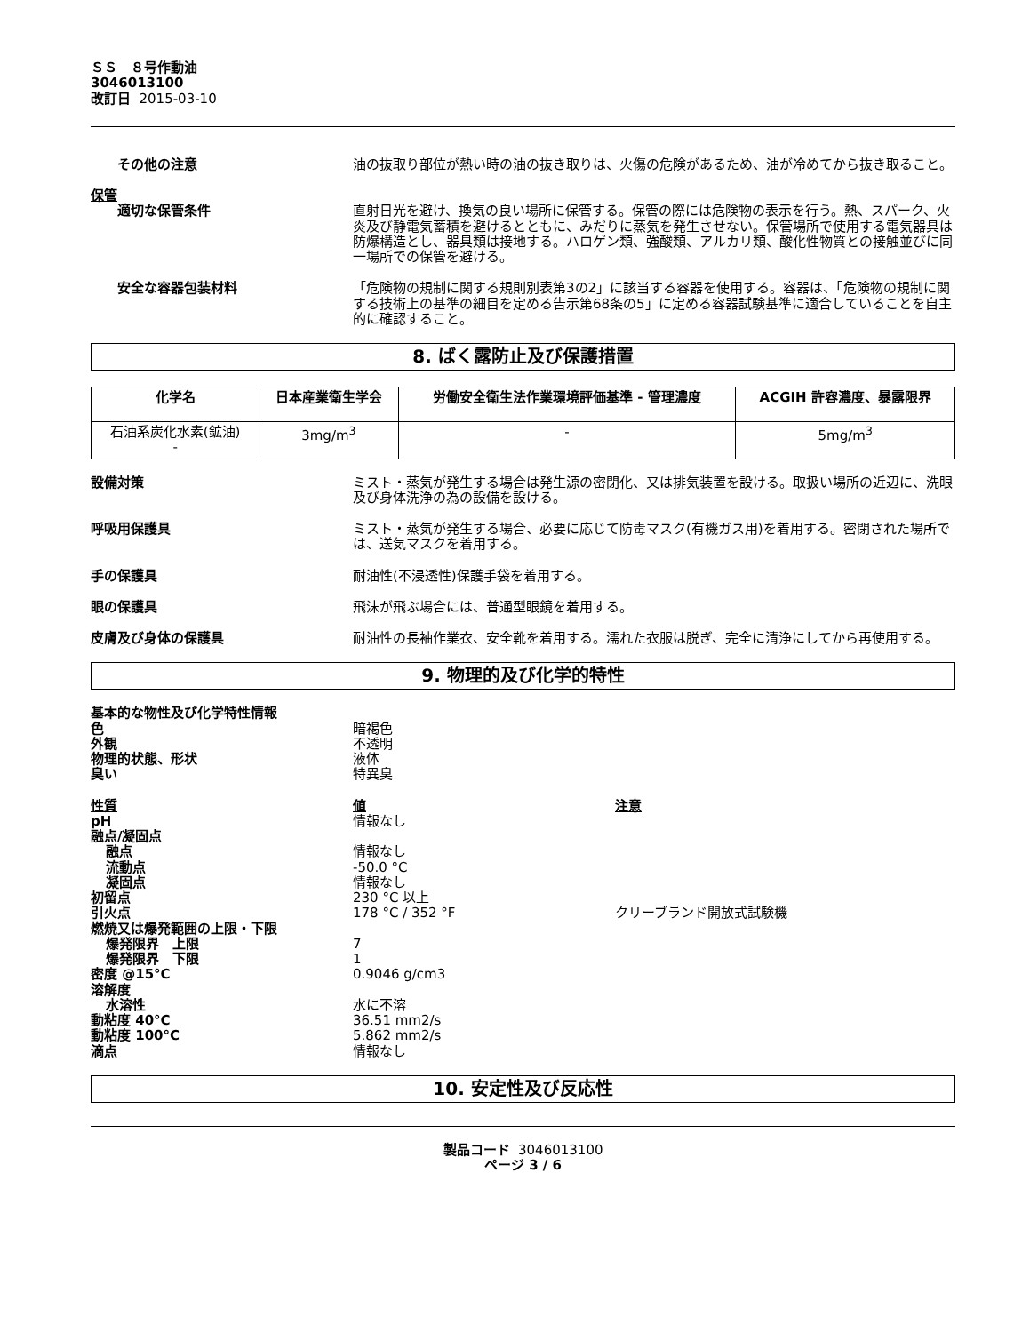ＳＳ　８号作動油
3046013100
改訂日 2015-03-10
その他の注意 油の抜取り部位が熱い時の油の抜き取りは、火傷の危険があるため、油が冷めてから抜き取ること。
保管
適切な保管条件 直射日光を避け、換気の良い場所に保管する。保管の際には危険物の表示を行う。熱、スパーク、火炎及び静電気蓄積を避けるとともに、みだりに蒸気を発生させない。保管場所で使用する電気器具は防爆構造とし、器具類は接地する。ハロゲン類、強酸類、アルカリ類、酸化性物質との接触並びに同一場所での保管を避ける。
安全な容器包装材料 「危険物の規制に関する規則別表第3の2」に該当する容器を使用する。容器は、「危険物の規制に関する技術上の基準の細目を定める告示第68条の5」に定める容器試験基準に適合していることを自主的に確認すること。
8. ばく露防止及び保護措置
| 化学名 | 日本産業衛生学会 | 労働安全衛生法作業環境評価基準 - 管理濃度 | ACGIH 許容濃度、暴露限界 |
| --- | --- | --- | --- |
| 石油系炭化水素(鉱油) - | 3mg/m<sup>3</sup> | - | 5mg/m<sup>3</sup> |
設備対策 ミスト・蒸気が発生する場合は発生源の密閉化、又は排気装置を設ける。取扱い場所の近辺に、洗眼及び身体洗浄の為の設備を設ける。
呼吸用保護具 ミスト・蒸気が発生する場合、必要に応じて防毒マスク(有機ガス用)を着用する。密閉された場所では、送気マスクを着用する。
手の保護具 耐油性(不浸透性)保護手袋を着用する。
眼の保護具 飛沫が飛ぶ場合には、普通型眼鏡を着用する。
皮膚及び身体の保護具 耐油性の長袖作業衣、安全靴を着用する。濡れた衣服は脱ぎ、完全に清浄にしてから再使用する。
9. 物理的及び化学的特性
基本的な物性及び化学特性情報
色 暗褐色
外観 不透明
物理的状態、形状 液体
臭い 特異臭
性質 値 注意
pH 情報なし
融点/凝固点
融点 情報なし
流動点 -50.0 °C
凝固点 情報なし
初留点 230 °C 以上
引火点 178 °C / 352 °F クリーブランド開放式試験機
燃焼又は爆発範囲の上限・下限
爆発限界　上限 7
爆発限界　下限 1
密度 @15°C 0.9046 g/cm3
溶解度
水溶性 水に不溶
動粘度 40°C 36.51 mm2/s
動粘度 100°C 5.862 mm2/s
滴点 情報なし
10. 安定性及び反応性
製品コード 3046013100
ページ 3 / 6